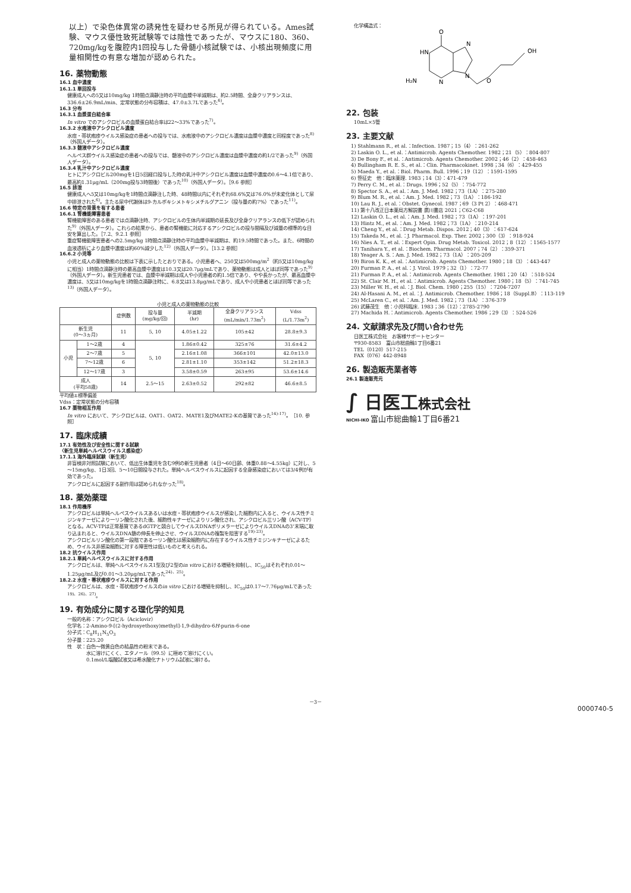以上）で染色体異常の誘発性を疑わせる所見が得られている。Ames試験、マウス優性致死試験等では陰性であったが、マウスに180、360、720mg/kgを腹腔内1回投与した骨髄小核試験では、小核出現頻度に用量相関性の有意な増加が認められた。
16. 薬物動態
16.1 血中濃度
16.1.1 単回投与
健康成人への5又は10mg/kg 1時間点滴静注時の平均血漿中半減期は、約2.5時間、全身クリアランスは、336.6±26.9mL/min、定常状態の分布容積は、47.0±3.7Lであった<sup>6)</sup>。
16.3 分布
16.3.1 血漿蛋白結合率
In vitro でのアシクロビルの血漿蛋白結合率は22～33%であった<sup>7)</sup>。
16.3.2 水疱液中アシクロビル濃度
水痘・帯状疱疹ウイルス感染症の患者への投与では、水疱液中のアシクロビル濃度は血漿中濃度と同程度であった<sup>8)</sup>（外国人データ）。
16.3.3 髄液中アシクロビル濃度
ヘルペス群ウイルス感染症の患者への投与では、髄液中のアシクロビル濃度は血漿中濃度の約1/2であった<sup>9)</sup>（外国人データ）。
16.3.4 乳汁中アシクロビル濃度
ヒトにアシクロビル200mgを1日5回経口投与した時の乳汁中アシクロビル濃度は血漿中濃度の0.6～4.1倍であり、最高約1.31μg/mL（200mg投与3時間後）であった<sup>10)</sup>（外国人データ）。［9.6 参照］
16.5 排泄
健康成人へ5又は10mg/kgを1時間点滴静注した時、48時間以内にそれぞれ68.6%又は76.0%が未変化体として尿中排泄された<sup>6)</sup>。主たる尿中代謝体は9-カルボキシメトキシメチルグアニン（投与量の約7%）であった<sup>11)</sup>。
16.6 特定の背景を有する患者
16.6.1 腎機能障害患者
腎機能障害のある患者では点滴静注時、アシクロビルの生体内半減期の延長及び全身クリアランスの低下が認められた<sup>9)</sup>（外国人データ）。これらの結果から、患者の腎機能に対応するアシクロビルの投与間隔及び減量の標準的な目安を算出した。［7.2、9.2.1 参照］
重症腎機能障害患者への2.5mg/kg 1時間点滴静注時の平均血漿中半減期は、約19.5時間であった。また、6時間の血液透析により血漿中濃度は約60%減少した<sup>12)</sup>（外国人データ）。［13.2 参照］
16.6.2 小児等
小児と成人の薬物動態の比較は下表に示したとおりである。小児患者へ、250又は500mg/m<sup>2</sup>（約5又は10mg/kgに相当）1時間点滴静注時の最高血漿中濃度は10.3又は20.7μg/mLであり、薬物動態は成人とほぼ同等であった<sup>9)</sup>（外国人データ）。新生児患者では、血漿中半減期は成人や小児患者の約1.5倍であり、やや長かったが、最高血漿中濃度は、5又は10mg/kgを1時間点滴静注時に、6.8又は13.8μg/mLであり、成人や小児患者とほぼ同等であった<sup>13)</sup>（外国人データ）。
小児と成人の薬物動態の比較
| | | 症例数 | 投与量 (mg/kg/回) | 半減期 (hr) | 全身クリアランス (mL/min/1.73m<sup>2</sup>) | Vdss (L/1.73m<sup>2</sup>) |
| --- | --- | --- | --- | --- | --- | --- |
| 新生児 (0～3ヵ月) | | 11 | 5, 10 | 4.05±1.22 | 105±42 | 28.8±9.3 |
| 小児 | 1～2歳 | 4 | 5, 10 | 1.86±0.42 | 325±76 | 31.6±4.2 |
| | 2～7歳 | 5 | | 2.16±1.08 | 366±101 | 42.0±13.0 |
| | 7～12歳 | 6 | | 2.81±1.10 | 353±142 | 51.2±18.3 |
| | 12～17歳 | 3 | | 3.58±0.59 | 263±95 | 53.6±14.6 |
| 成人 (平均58歳) | | 14 | 2.5～15 | 2.63±0.52 | 292±82 | 46.6±8.5 |
平均値±標準偏差
Vdss：定常状態の分布容積
16.7 薬物相互作用
In vitro において、アシクロビルは、OAT1、OAT2、MATE1及びMATE2-Kの基質であった<sup>14)-17)</sup>。［10. 参照］
17. 臨床成績
17.1 有効性及び安全性に関する試験
〈新生児単純ヘルペスウイルス感染症〉
17.1.1 海外臨床試験（新生児）
非盲検非対照試験において、低出生体重児を含む9例の新生児患者（4日～60日齢、体重0.88～4.55kg）に対し、5～15mg/kg、1日3回、5～10日間投与された。単純ヘルペスウイルスに起因する全身感染症においては3/4例が有効であった。
アシクロビルに起因する副作用は認められなかった<sup>18)</sup>。
18. 薬効薬理
18.1 作用機序
アシクロビルは単純ヘルペスウイルスあるいは水痘・帯状疱疹ウイルスが感染した細胞内に入ると、ウイルス性チミジンキナーゼにより一リン酸化された後、細胞性キナーゼによりリン酸化され、アシクロビル三リン酸（ACV-TP）となる。ACV-TPは正常基質であるdGTPと競合してウイルスDNAポリメラーゼによりウイルスDNAの3'末端に取り込まれると、ウイルスDNA鎖の伸長を停止させ、ウイルスDNAの複製を阻害する<sup>19)-23)</sup>。
アシクロビルリン酸化の第一段階である一リン酸化は感染細胞内に存在するウイルス性チミジンキナーゼによるため、ウイルス非感染細胞に対する障害性は低いものと考えられる。
18.2 抗ウイルス作用
18.2.1 単純ヘルペスウイルスに対する作用
アシクロビルは、単純ヘルペスウイルス1型及び2型のin vitro における増殖を抑制し、IC<sub>50</sub>はそれぞれ0.01～1.25μg/mL及び0.01～3.20μg/mLであった<sup>24)、25)</sup>。
18.2.2 水痘・帯状疱疹ウイルスに対する作用
アシクロビルは、水痘・帯状疱疹ウイルスのin vitro における増殖を抑制し、IC<sub>50</sub>は0.17～7.76μg/mLであった<sup>19)、26)、27)</sup>。
19. 有効成分に関する理化学的知見
一般的名称：アシクロビル（Aciclovir）
化学名：2-Amino-9-[(2-hydroxyethoxy)methyl]-1,9-dihydro-6H-purin-6-one
分子式：C<sub>8</sub>H<sub>11</sub>N<sub>5</sub>O<sub>3</sub>
分子量：225.20
性　状：白色～微黄白色の結晶性の粉末である。
　　　　水に溶けにくく、エタノール（99.5）に極めて溶けにくい。
　　　　0.1mol/L塩酸試液又は希水酸化ナトリウム試液に溶ける。
化学構造式：
O
HN
N
OH
H₂N
N
N
O
22. 包装
10mL×5管
23. 主要文献
1) Stahlmann R., et al.：Infection. 1987；15（4）：261-262
2) Laskin O. L., et al.：Antimicrob. Agents Chemother. 1982；21（5）：804-807
3) De Bony F., et al.：Antimicrob. Agents Chemother. 2002；46（2）：458-463
4) Bullingham R. E. S., et al.：Clin. Pharmacokinet. 1998；34（6）：429-455
5) Maeda Y., et al.：Biol. Pharm. Bull. 1996；19（12）：1591-1595
6) 笹征史　他：臨床薬理. 1983；14（3）：471-479
7) Perry C. M., et al.：Drugs. 1996；52（5）：754-772
8) Spector S. A., et al.：Am. J. Med. 1982；73（1A）：275-280
9) Blum M. R., et al.：Am. J. Med. 1982；73（1A）：186-192
10) Lau R. J., et al.：Obstet. Gynecol. 1987；69（3 Pt 2）：468-471
11) 第十八改正日本薬局方解説書 廣川書店 2021；C62-C68
12) Laskin O. L., et al.：Am. J. Med. 1982；73（1A）：197-201
13) Hintz M., et al.：Am. J. Med. 1982；73（1A）：210-214
14) Cheng Y., et al.：Drug Metab. Dispos. 2012；40（3）：617-624
15) Takeda M., et al.：J. Pharmacol. Exp. Ther. 2002；300（3）：918-924
16) Nies A. T., et al.：Expert Opin. Drug Metab. Toxicol. 2012；8（12）：1565-1577
17) Tanihara Y., et al.：Biochem. Pharmacol. 2007；74（2）：359-371
18) Yeager A. S.：Am. J. Med. 1982；73（1A）：205-209
19) Biron K. K., et al.：Antimicrob. Agents Chemother. 1980；18（3）：443-447
20) Furman P. A., et al.：J. Virol. 1979；32（1）：72-77
21) Furman P. A., et al.：Antimicrob. Agents Chemother. 1981；20（4）：518-524
22) St. Clair M. H., et al.：Antimicrob. Agents Chemother. 1980；18（5）：741-745
23) Miller W. H., et al.：J. Biol. Chem. 1980；255（15）：7204-7207
24) Al-Hasani A. M., et al.：J. Antimicrob. Chemother. 1986；18（Suppl.B）：113-119
25) McLaren C., et al.：Am. J. Med. 1982；73（1A）：376-379
26) 武藤茂生　他：小児科臨床. 1983；36（12）：2785-2790
27) Machida H.：Antimicrob. Agents Chemother. 1986；29（3）：524-526
24. 文献請求先及び問い合わせ先
日医工株式会社　お客様サポートセンター
〒930-8583　富山市総曲輪1丁目6番21
TEL（0120）517-215
FAX（076）442-8948
26. 製造販売業者等
26.1 製造販売元
∫ 日医工株式会社
NICHI-IKO 富山市総曲輪1丁目6番21
－3－
0000740-5